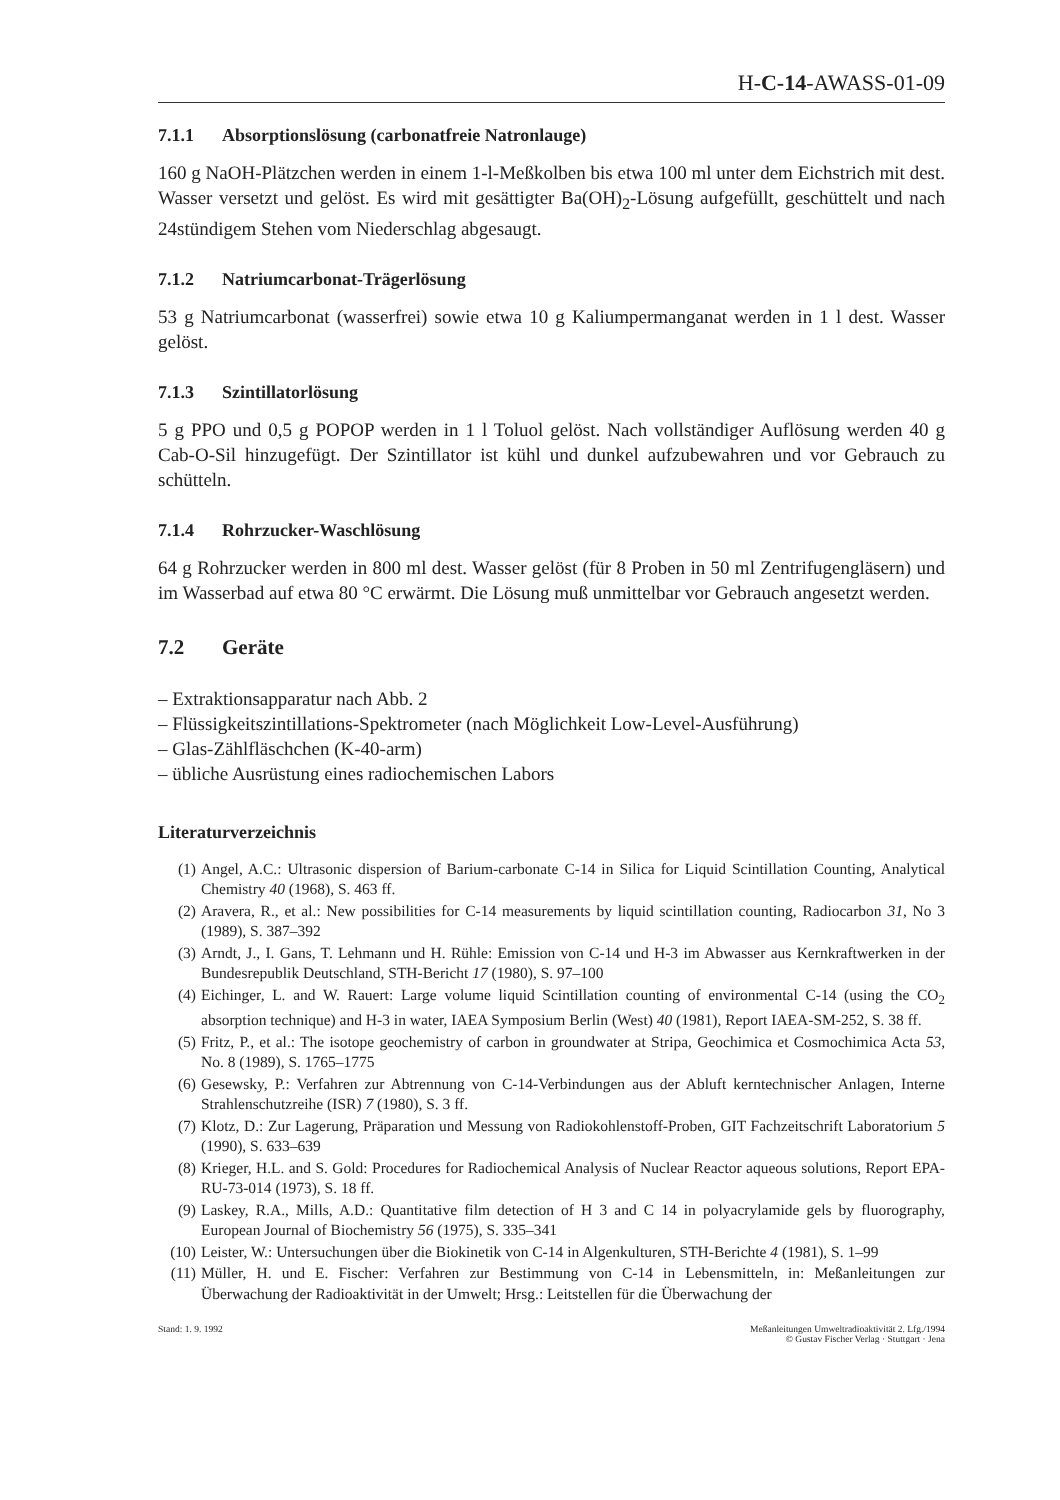H-C-14-AWASS-01-09
7.1.1 Absorptionslösung (carbonatfreie Natronlauge)
160 g NaOH-Plätzchen werden in einem 1-l-Meßkolben bis etwa 100 ml unter dem Eichstrich mit dest. Wasser versetzt und gelöst. Es wird mit gesättigter Ba(OH)<sub>2</sub>-Lösung aufgefüllt, geschüttelt und nach 24stündigem Stehen vom Niederschlag abgesaugt.
7.1.2 Natriumcarbonat-Trägerlösung
53 g Natriumcarbonat (wasserfrei) sowie etwa 10 g Kaliumpermanganat werden in 1 l dest. Wasser gelöst.
7.1.3 Szintillatorlösung
5 g PPO und 0,5 g POPOP werden in 1 l Toluol gelöst. Nach vollständiger Auflösung werden 40 g Cab-O-Sil hinzugefügt. Der Szintillator ist kühl und dunkel aufzubewahren und vor Gebrauch zu schütteln.
7.1.4 Rohrzucker-Waschlösung
64 g Rohrzucker werden in 800 ml dest. Wasser gelöst (für 8 Proben in 50 ml Zentrifugengläsern) und im Wasserbad auf etwa 80 °C erwärmt. Die Lösung muß unmittelbar vor Gebrauch angesetzt werden.
7.2 Geräte
– Extraktionsapparatur nach Abb. 2
– Flüssigkeitszintillations-Spektrometer (nach Möglichkeit Low-Level-Ausführung)
– Glas-Zählfläschchen (K-40-arm)
– übliche Ausrüstung eines radiochemischen Labors
Literaturverzeichnis
(1) Angel, A.C.: Ultrasonic dispersion of Barium-carbonate C-14 in Silica for Liquid Scintillation Counting, Analytical Chemistry 40 (1968), S. 463 ff.
(2) Aravera, R., et al.: New possibilities for C-14 measurements by liquid scintillation counting, Radiocarbon 31, No 3 (1989), S. 387–392
(3) Arndt, J., I. Gans, T. Lehmann und H. Rühle: Emission von C-14 und H-3 im Abwasser aus Kernkraftwerken in der Bundesrepublik Deutschland, STH-Bericht 17 (1980), S. 97–100
(4) Eichinger, L. and W. Rauert: Large volume liquid Scintillation counting of environmental C-14 (using the CO<sub>2</sub> absorption technique) and H-3 in water, IAEA Symposium Berlin (West) 40 (1981), Report IAEA-SM-252, S. 38 ff.
(5) Fritz, P., et al.: The isotope geochemistry of carbon in groundwater at Stripa, Geochimica et Cosmochimica Acta 53, No. 8 (1989), S. 1765–1775
(6) Gesewsky, P.: Verfahren zur Abtrennung von C-14-Verbindungen aus der Abluft kerntechnischer Anlagen, Interne Strahlenschutzreihe (ISR) 7 (1980), S. 3 ff.
(7) Klotz, D.: Zur Lagerung, Präparation und Messung von Radiokohlenstoff-Proben, GIT Fachzeitschrift Laboratorium 5 (1990), S. 633–639
(8) Krieger, H.L. and S. Gold: Procedures for Radiochemical Analysis of Nuclear Reactor aqueous solutions, Report EPA-RU-73-014 (1973), S. 18 ff.
(9) Laskey, R.A., Mills, A.D.: Quantitative film detection of H 3 and C 14 in polyacrylamide gels by fluorography, European Journal of Biochemistry 56 (1975), S. 335–341
(10) Leister, W.: Untersuchungen über die Biokinetik von C-14 in Algenkulturen, STH-Berichte 4 (1981), S. 1–99
(11) Müller, H. und E. Fischer: Verfahren zur Bestimmung von C-14 in Lebensmitteln, in: Meßanleitungen zur Überwachung der Radioaktivität in der Umwelt; Hrsg.: Leitstellen für die Überwachung der
Stand: 1. 9. 1992 Meßanleitungen Umweltradioaktivität 2. Lfg./1994
© Gustav Fischer Verlag · Stuttgart · Jena